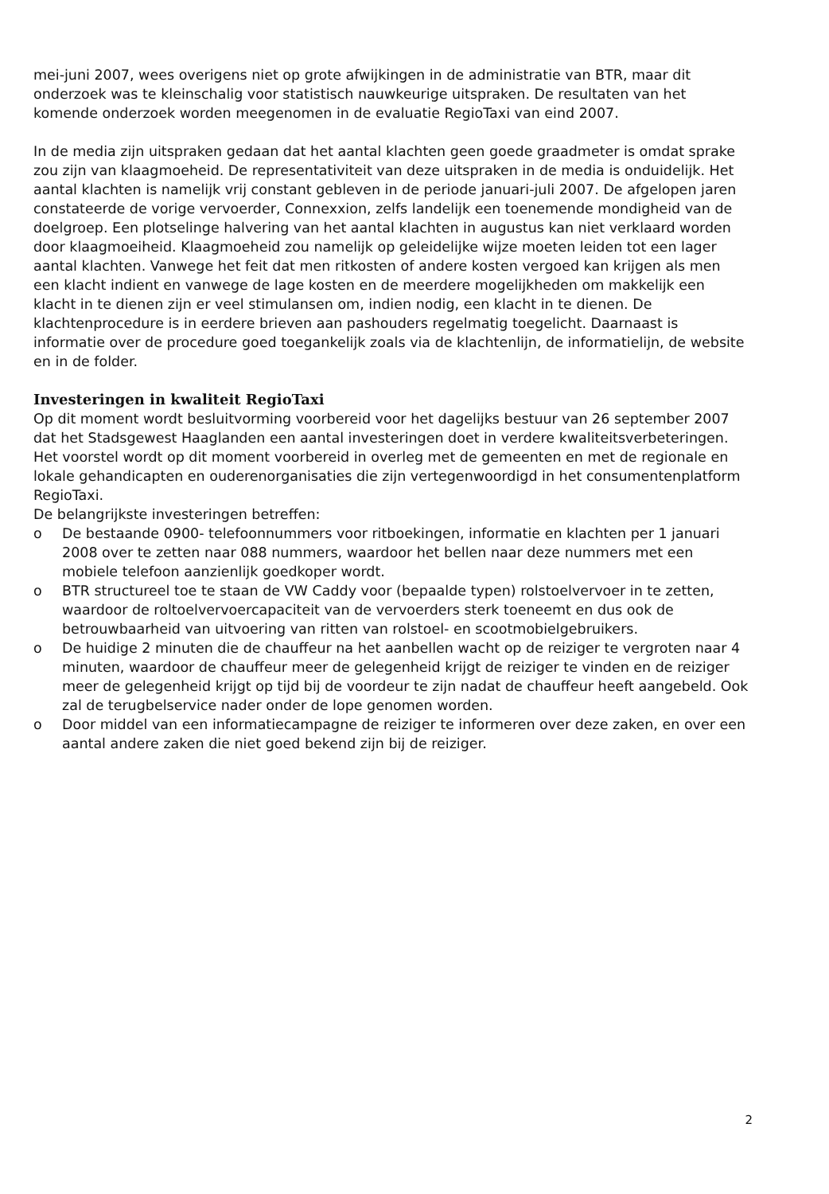mei-juni 2007, wees overigens niet op grote afwijkingen in de administratie van BTR, maar dit onderzoek was te kleinschalig voor statistisch nauwkeurige uitspraken. De resultaten van het komende onderzoek worden meegenomen in de evaluatie RegioTaxi van eind 2007.
In de media zijn uitspraken gedaan dat het aantal klachten geen goede graadmeter is omdat sprake zou zijn van klaagmoeheid. De representativiteit van deze uitspraken in de media is onduidelijk. Het aantal klachten is namelijk vrij constant gebleven in de periode januari-juli 2007. De afgelopen jaren constateerde de vorige vervoerder, Connexxion, zelfs landelijk een toenemende mondigheid van de doelgroep. Een plotselinge halvering van het aantal klachten in augustus kan niet verklaard worden door klaagmoeiheid. Klaagmoeheid zou namelijk op geleidelijke wijze moeten leiden tot een lager aantal klachten. Vanwege het feit dat men ritkosten of andere kosten vergoed kan krijgen als men een klacht indient en vanwege de lage kosten en de meerdere mogelijkheden om makkelijk een klacht in te dienen zijn er veel stimulansen om, indien nodig, een klacht in te dienen. De klachtenprocedure is in eerdere brieven aan pashouders regelmatig toegelicht. Daarnaast is informatie over de procedure goed toegankelijk zoals via de klachtenlijn, de informatielijn, de website en in de folder.
Investeringen in kwaliteit RegioTaxi
Op dit moment wordt besluitvorming voorbereid voor het dagelijks bestuur van 26 september 2007 dat het Stadsgewest Haaglanden een aantal investeringen doet in verdere kwaliteitsverbeteringen. Het voorstel wordt op dit moment voorbereid in overleg met de gemeenten en met de regionale en lokale gehandicapten en ouderenorganisaties die zijn vertegenwoordigd in het consumentenplatform RegioTaxi.
De belangrijkste investeringen betreffen:
o De bestaande 0900- telefoonnummers voor ritboekingen, informatie en klachten per 1 januari 2008 over te zetten naar 088 nummers, waardoor het bellen naar deze nummers met een mobiele telefoon aanzienlijk goedkoper wordt.
o BTR structureel toe te staan de VW Caddy voor (bepaalde typen) rolstoelvervoer in te zetten, waardoor de roltoelvervoercapaciteit van de vervoerders sterk toeneemt en dus ook de betrouwbaarheid van uitvoering van ritten van rolstoel- en scootmobielgebruikers.
o De huidige 2 minuten die de chauffeur na het aanbellen wacht op de reiziger te vergroten naar 4 minuten, waardoor de chauffeur meer de gelegenheid krijgt de reiziger te vinden en de reiziger meer de gelegenheid krijgt op tijd bij de voordeur te zijn nadat de chauffeur heeft aangebeld. Ook zal de terugbelservice nader onder de lope genomen worden.
o Door middel van een informatiecampagne de reiziger te informeren over deze zaken, en over een aantal andere zaken die niet goed bekend zijn bij de reiziger.
2